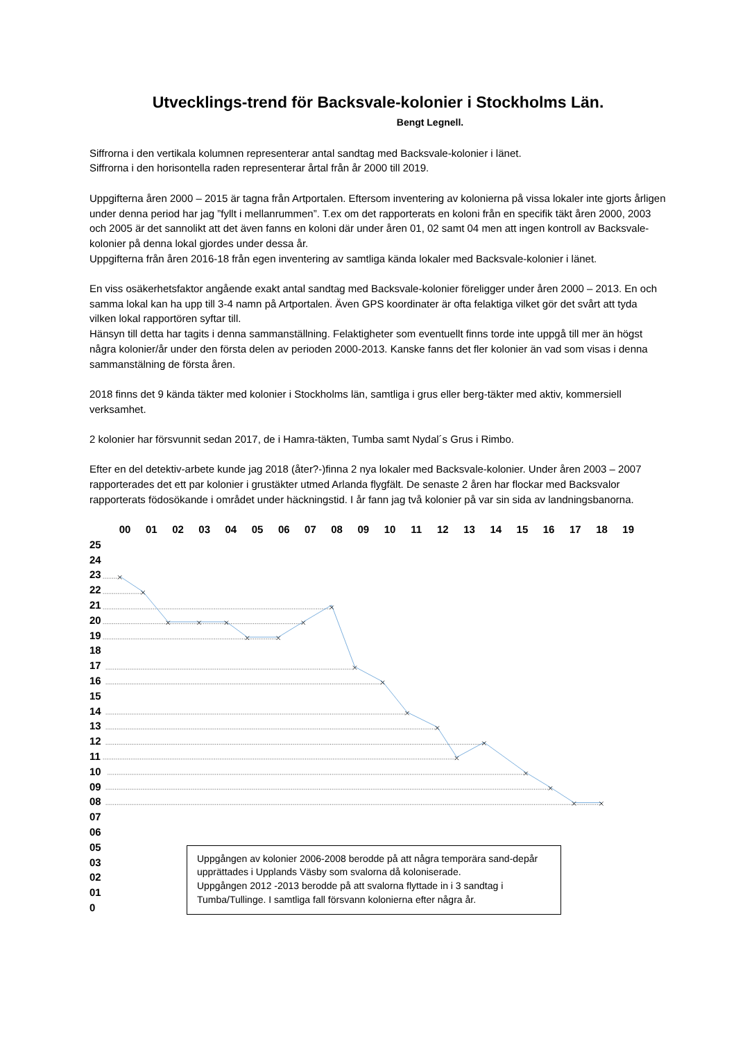Utvecklings-trend för Backsvale-kolonier i Stockholms Län.
Bengt Legnell.
Siffrorna i den vertikala kolumnen representerar antal sandtag med Backsvale-kolonier i länet.
Siffrorna i den horisontella raden representerar årtal från år 2000 till 2019.
Uppgifterna åren 2000 – 2015 är tagna från Artportalen. Eftersom inventering av kolonierna på vissa lokaler inte gjorts årligen under denna period har jag ”fyllt i mellanrummen”. T.ex om det rapporterats en koloni från en specifik täkt åren 2000, 2003 och 2005 är det sannolikt att det även fanns en koloni där under åren 01, 02 samt 04 men att ingen kontroll av Backsvale-kolonier på denna lokal gjordes under dessa år.
Uppgifterna från åren 2016-18 från egen inventering av samtliga kända lokaler med Backsvale-kolonier i länet.
En viss osäkerhetsfaktor angående exakt antal sandtag med Backsvale-kolonier föreligger under åren 2000 – 2013. En och samma lokal kan ha upp till 3-4 namn på Artportalen. Även GPS koordinater är ofta felaktiga vilket gör det svårt att tyda vilken lokal rapportören syftar till.
Hänsyn till detta har tagits i denna sammanställning. Felaktigheter som eventuellt finns torde inte uppgå till mer än högst några kolonier/år under den första delen av perioden 2000-2013. Kanske fanns det fler kolonier än vad som visas i denna sammanstälning de första åren.
2018 finns det 9 kända täkter med kolonier i Stockholms län, samtliga i grus eller berg-täkter med aktiv, kommersiell verksamhet.
2 kolonier har försvunnit sedan 2017, de i Hamra-täkten, Tumba samt Nydal´s Grus i Rimbo.
Efter en del detektiv-arbete kunde jag 2018 (åter?-)finna 2 nya lokaler med Backsvale-kolonier. Under åren 2003 – 2007 rapporterades det ett par kolonier i grustäkter utmed Arlanda flygfält. De senaste 2 åren har flockar med Backsvalor rapporterats födosökande i området under häckningstid. I år fann jag två kolonier på var sin sida av landningsbanorna.
00 01 02 03 04 05 06 07 08 09 10 11 12 13 14 15 16 17 18 19
25
24
23
22
21
20
19
18
17
16
15
14
13
12
11
10
09
08
07
06
05
03
02
01
0
Uppgången av kolonier 2006-2008 berodde på att några temporära sand-depår upprättades i Upplands Väsby som svalorna då koloniserade.
Uppgången 2012 -2013 berodde på att svalorna flyttade in i 3 sandtag i Tumba/Tullinge. I samtliga fall försvann kolonierna efter några år.